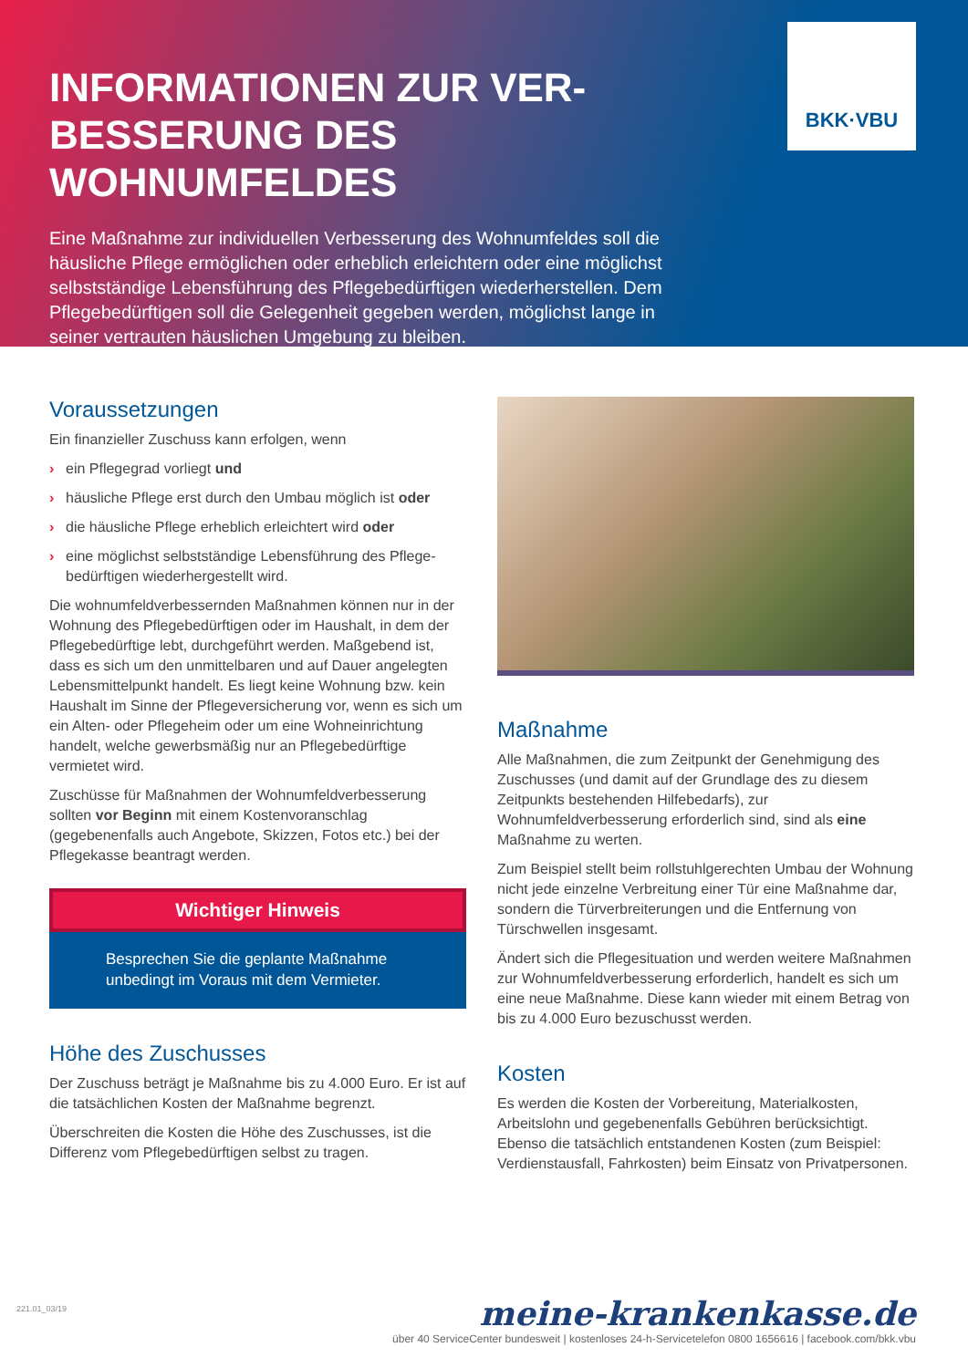INFORMATIONEN ZUR VER-BESSERUNG DES WOHNUMFELDES
Eine Maßnahme zur individuellen Verbesserung des Wohnumfeldes soll die häusliche Pflege ermöglichen oder erheblich erleichtern oder eine möglichst selbstständige Lebensführung des Pflegebedürftigen wiederherstellen. Dem Pflegebedürftigen soll die Gelegenheit gegeben werden, möglichst lange in seiner vertrauten häuslichen Umgebung zu bleiben.
BKK·VBU
Voraussetzungen
Ein finanzieller Zuschuss kann erfolgen, wenn
› ein Pflegegrad vorliegt und
› häusliche Pflege erst durch den Umbau möglich ist oder
› die häusliche Pflege erheblich erleichtert wird oder
› eine möglichst selbstständige Lebensführung des Pflege-bedürftigen wiederhergestellt wird.
Die wohnumfeldverbessernden Maßnahmen können nur in der Wohnung des Pflegebedürftigen oder im Haushalt, in dem der Pflegebedürftige lebt, durchgeführt werden. Maßgebend ist, dass es sich um den unmittelbaren und auf Dauer angelegten Lebensmittelpunkt handelt. Es liegt keine Wohnung bzw. kein Haushalt im Sinne der Pflegeversicherung vor, wenn es sich um ein Alten- oder Pflegeheim oder um eine Wohneinrichtung handelt, welche gewerbsmäßig nur an Pflegebedürftige vermietet wird.
Zuschüsse für Maßnahmen der Wohnumfeldverbesserung sollten vor Beginn mit einem Kostenvoranschlag (gegebenenfalls auch Angebote, Skizzen, Fotos etc.) bei der Pflegekasse beantragt werden.
Wichtiger Hinweis
Besprechen Sie die geplante Maßnahme unbedingt im Voraus mit dem Vermieter.
Höhe des Zuschusses
Der Zuschuss beträgt je Maßnahme bis zu 4.000 Euro. Er ist auf die tatsächlichen Kosten der Maßnahme begrenzt.
Überschreiten die Kosten die Höhe des Zuschusses, ist die Differenz vom Pflegebedürftigen selbst zu tragen.
Maßnahme
Alle Maßnahmen, die zum Zeitpunkt der Genehmigung des Zuschusses (und damit auf der Grundlage des zu diesem Zeitpunkts bestehenden Hilfebedarfs), zur Wohnumfeldverbesserung erforderlich sind, sind als eine Maßnahme zu werten.
Zum Beispiel stellt beim rollstuhlgerechten Umbau der Wohnung nicht jede einzelne Verbreitung einer Tür eine Maßnahme dar, sondern die Türverbreiterungen und die Entfernung von Türschwellen insgesamt.
Ändert sich die Pflegesituation und werden weitere Maßnahmen zur Wohnumfeldverbesserung erforderlich, handelt es sich um eine neue Maßnahme. Diese kann wieder mit einem Betrag von bis zu 4.000 Euro bezuschusst werden.
Kosten
Es werden die Kosten der Vorbereitung, Materialkosten, Arbeitslohn und gegebenenfalls Gebühren berücksichtigt. Ebenso die tatsächlich entstandenen Kosten (zum Beispiel: Verdienstausfall, Fahrkosten) beim Einsatz von Privatpersonen.
221.01_03/19
meine-krankenkasse.de
über 40 ServiceCenter bundesweit | kostenloses 24-h-Servicetelefon 0800 1656616 | facebook.com/bkk.vbu